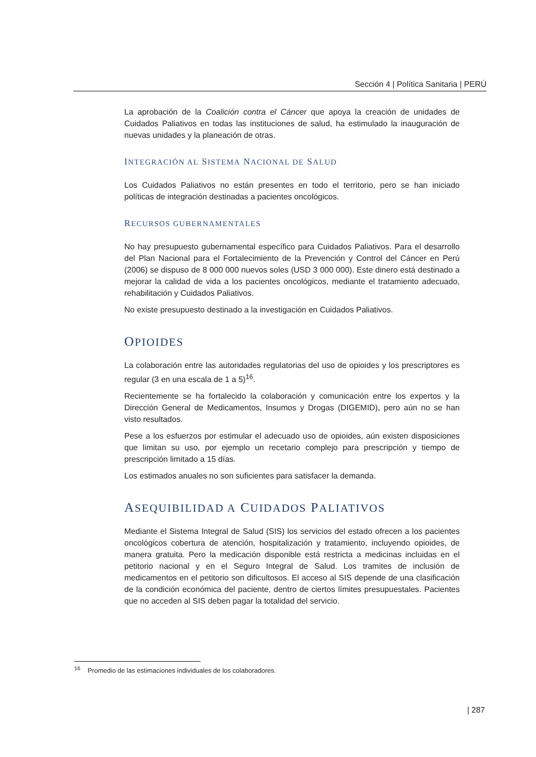Sección 4 | Política Sanitaria | PERÚ
La aprobación de la Coalición contra el Cáncer que apoya la creación de unidades de Cuidados Paliativos en todas las instituciones de salud, ha estimulado la inauguración de nuevas unidades y la planeación de otras.
INTEGRACIÓN AL SISTEMA NACIONAL DE SALUD
Los Cuidados Paliativos no están presentes en todo el territorio, pero se han iniciado políticas de integración destinadas a pacientes oncológicos.
RECURSOS GUBERNAMENTALES
No hay presupuesto gubernamental específico para Cuidados Paliativos. Para el desarrollo del Plan Nacional para el Fortalecimiento de la Prevención y Control del Cáncer en Perú (2006) se dispuso de 8 000 000 nuevos soles (USD 3 000 000). Este dinero está destinado a mejorar la calidad de vida a los pacientes oncológicos, mediante el tratamiento adecuado, rehabilitación y Cuidados Paliativos.
No existe presupuesto destinado a la investigación en Cuidados Paliativos.
OPIOIDES
La colaboración entre las autoridades regulatorias del uso de opioides y los prescriptores es regular (3 en una escala de 1 a 5)<sup>16</sup>.
Recientemente se ha fortalecido la colaboración y comunicación entre los expertos y la Dirección General de Medicamentos, Insumos y Drogas (DIGEMID), pero aún no se han visto resultados.
Pese a los esfuerzos por estimular el adecuado uso de opioides, aún existen disposiciones que limitan su uso, por ejemplo un recetario complejo para prescripción y tiempo de prescripción limitado a 15 días.
Los estimados anuales no son suficientes para satisfacer la demanda.
ASEQUIBILIDAD A CUIDADOS PALIATIVOS
Mediante el Sistema Integral de Salud (SIS) los servicios del estado ofrecen a los pacientes oncológicos cobertura de atención, hospitalización y tratamiento, incluyendo opioides, de manera gratuita. Pero la medicación disponible está restricta a medicinas incluidas en el petitorio nacional y en el Seguro Integral de Salud. Los tramites de inclusión de medicamentos en el petitorio son dificultosos. El acceso al SIS depende de una clasificación de la condición económica del paciente, dentro de ciertos límites presupuestales. Pacientes que no acceden al SIS deben pagar la totalidad del servicio.
<sup>16</sup> Promedio de las estimaciones individuales de los colaboradores.
| 287